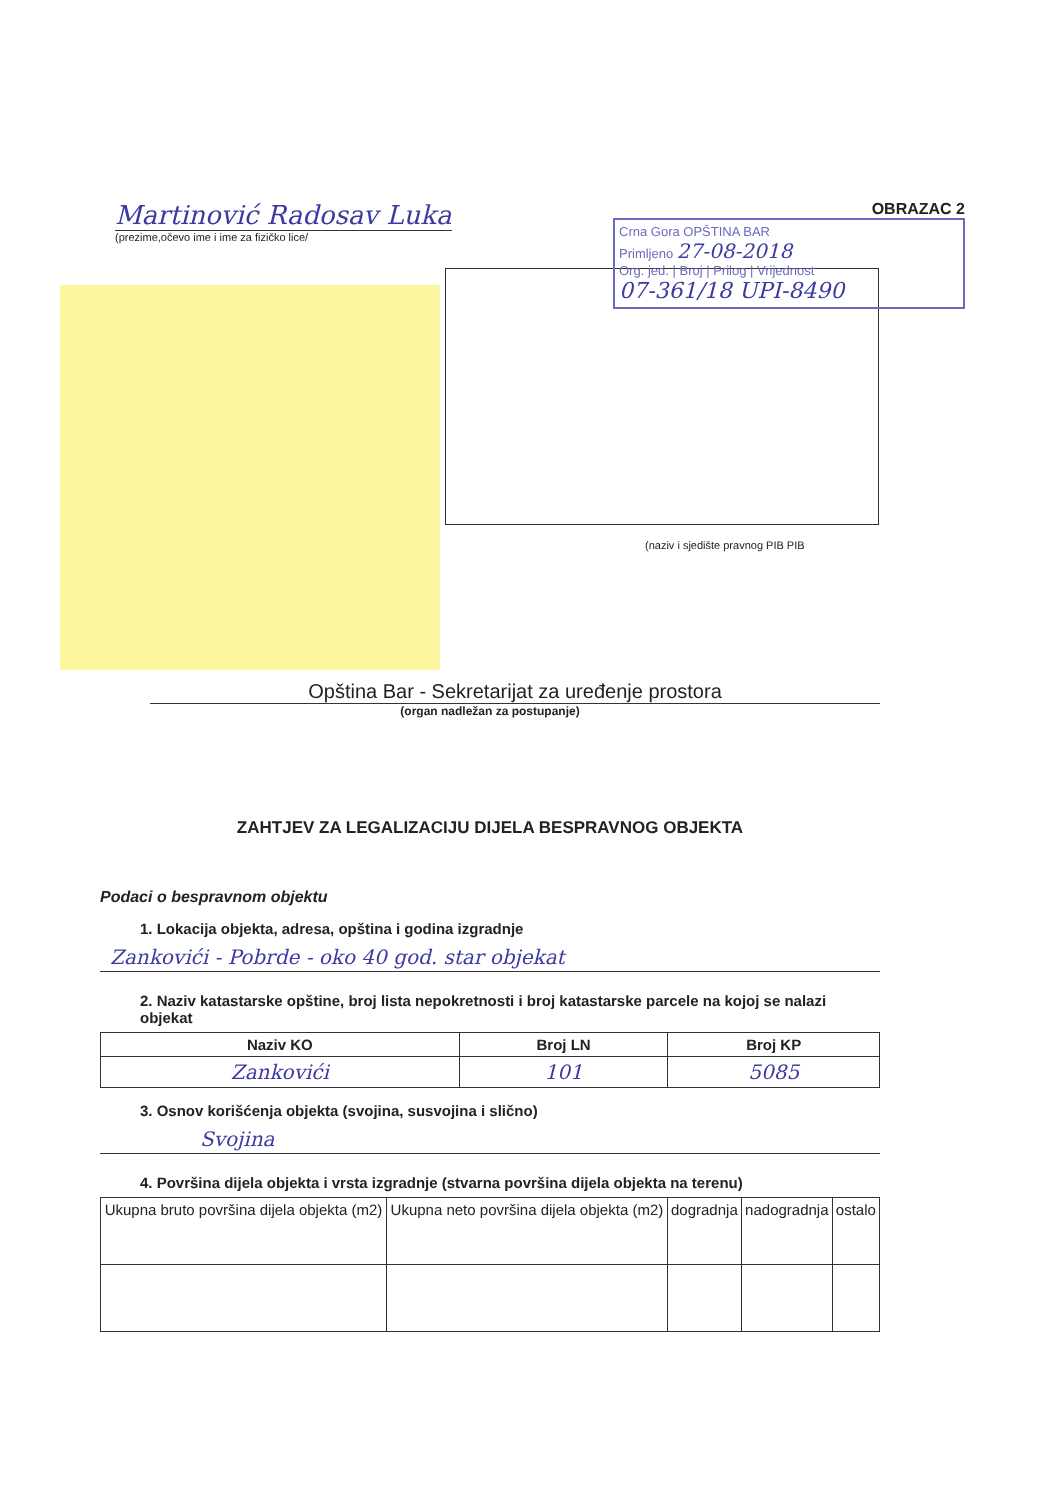Martinović Radosav Luka
(prezime,očevo ime i ime za fizičko lice/
OBRAZAC 2
Crna Gora OPŠTINA BAR
Primljeno 27-08-2018
Org. jed. | Broj | Prilog | Vrijednost
07-361/18 UPI-8490
(naziv i sjedište pravnog PIB PIB
Opština Bar - Sekretarijat za uređenje prostora
(organ nadležan za postupanje)
ZAHTJEV ZA LEGALIZACIJU DIJELA BESPRAVNOG OBJEKTA
Podaci o bespravnom objektu
1. Lokacija objekta, adresa, opština i godina izgradnje
Zankovići - Pobrde - oko 40 god. star objekat
2. Naziv katastarske opštine, broj lista nepokretnosti i broj katastarske parcele na kojoj se nalazi objekat
| Naziv KO | Broj LN | Broj KP |
| --- | --- | --- |
| Zankovići | 101 | 5085 |
3. Osnov korišćenja objekta (svojina, susvojina i slično)
Svojina
4. Površina dijela objekta i vrsta izgradnje (stvarna površina dijela objekta na terenu)
| Ukupna bruto površina dijela objekta (m2) | Ukupna neto površina dijela objekta (m2) | dogradnja | nadogradnja | ostalo |